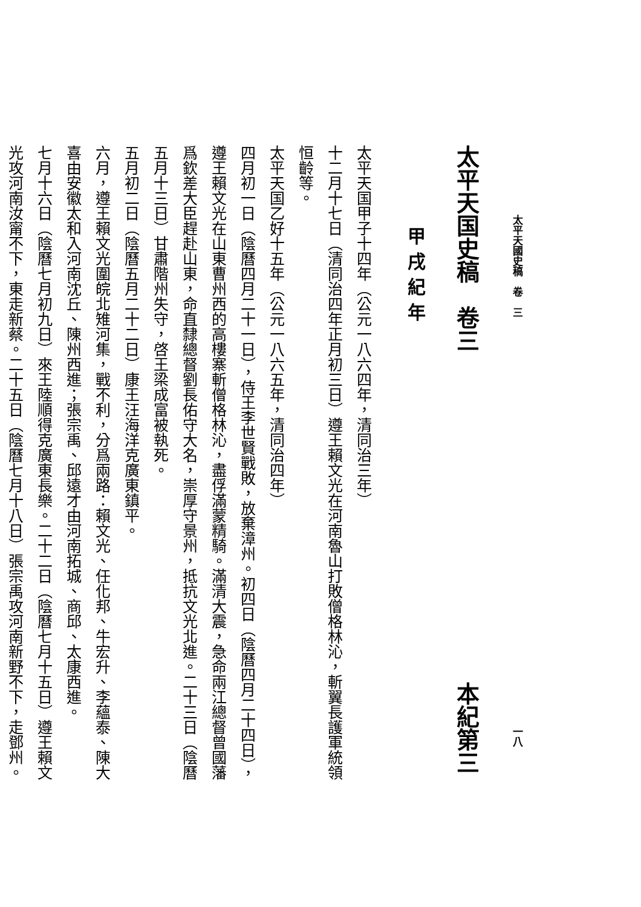太平天國史稿　卷　三 一八
太平天国史稿　卷三 本紀第三
甲戌紀年
太平天国甲子十四年（公元一八六四年，清同治三年）
十二月十七日（清同治四年正月初三日）遵王賴文光在河南魯山打敗僧格林沁，斬翼長護軍統領
恒齡等。
太平天国乙好十五年（公元一八六五年，清同治四年）
四月初一日（陰曆四月二十一日），侍王李世賢戰敗，放棄漳州。初四日（陰曆四月二十四日），
遵王賴文光在山東曹州西的高樓寨斬僧格林沁，盡俘滿蒙精騎。滿清大震，急命兩江總督曾國藩
爲欽差大臣趕赴山東，命直隸總督劉長佑守大名，崇厚守景州，抵抗文光北進。二十三日（陰曆
五月十三日）甘肅階州失守，啓王梁成富被執死。
五月初二日（陰曆五月二十二日）康王汪海洋克廣東鎮平。
六月，遵王賴文光圍皖北雉河集，戰不利，分爲兩路：賴文光、任化邦、牛宏升、李蘊泰、陳大
喜由安徽太和入河南沈丘、陳州西進；張宗禹、邱遠才由河南拓城、商邱、太康西進。
七月十六日（陰曆七月初九日）來王陸順得克廣東長樂。二十二日（陰曆七月十五日）遵王賴文
光攻河南汝甯不下，東走新蔡。二十五日（陰曆七月十八日）張宗禹攻河南新野不下，走鄧州。